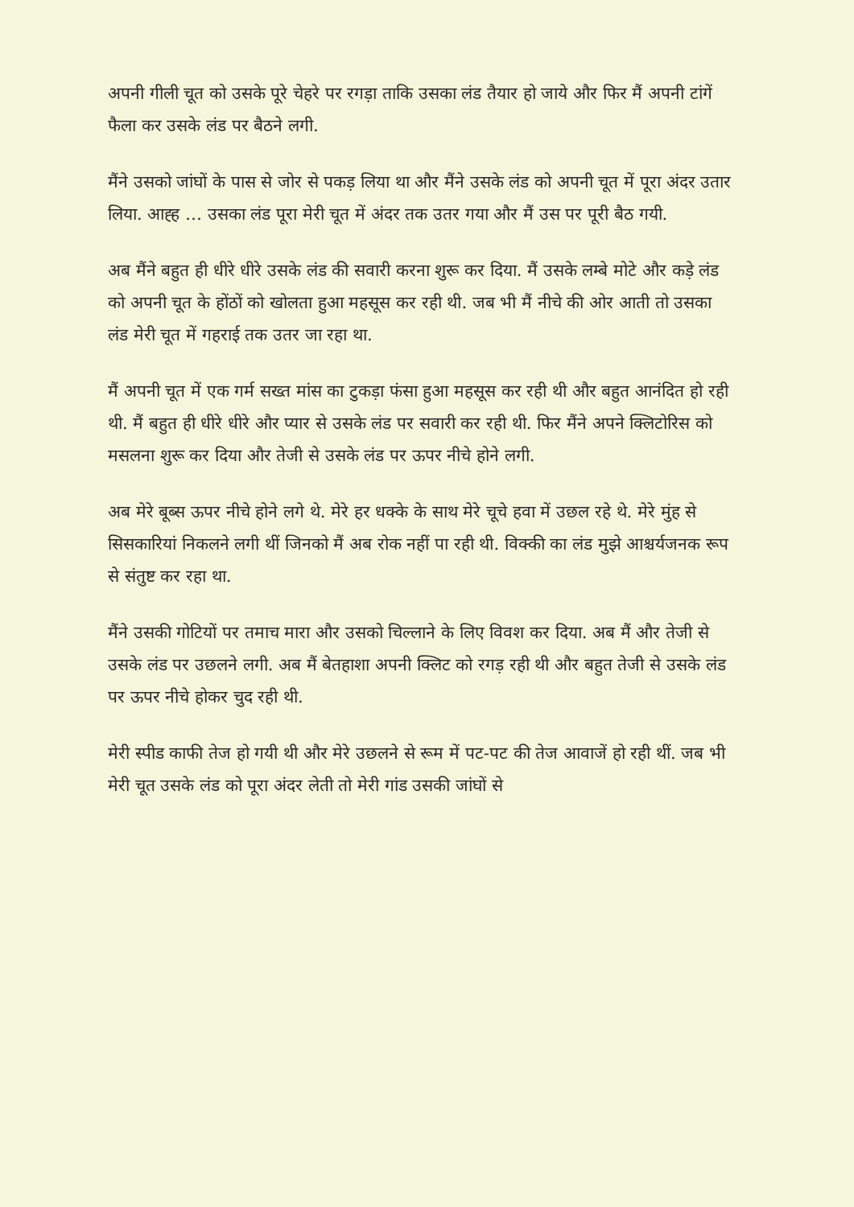अपनी गीली चूत को उसके पूरे चेहरे पर रगड़ा ताकि उसका लंड तैयार हो जाये और फिर मैं अपनी टांगें फैला कर उसके लंड पर बैठने लगी.
मैंने उसको जांघों के पास से जोर से पकड़ लिया था और मैंने उसके लंड को अपनी चूत में पूरा अंदर उतार लिया. आह्ह … उसका लंड पूरा मेरी चूत में अंदर तक उतर गया और मैं उस पर पूरी बैठ गयी.
अब मैंने बहुत ही धीरे धीरे उसके लंड की सवारी करना शुरू कर दिया. मैं उसके लम्बे मोटे और कड़े लंड को अपनी चूत के होंठों को खोलता हुआ महसूस कर रही थी. जब भी मैं नीचे की ओर आती तो उसका लंड मेरी चूत में गहराई तक उतर जा रहा था.
मैं अपनी चूत में एक गर्म सख्त मांस का टुकड़ा फंसा हुआ महसूस कर रही थी और बहुत आनंदित हो रही थी. मैं बहुत ही धीरे धीरे और प्यार से उसके लंड पर सवारी कर रही थी. फिर मैंने अपने क्लिटोरिस को मसलना शुरू कर दिया और तेजी से उसके लंड पर ऊपर नीचे होने लगी.
अब मेरे बूब्स ऊपर नीचे होने लगे थे. मेरे हर धक्के के साथ मेरे चूचे हवा में उछल रहे थे. मेरे मुंह से सिसकारियां निकलने लगी थीं जिनको मैं अब रोक नहीं पा रही थी. विक्की का लंड मुझे आश्चर्यजनक रूप से संतुष्ट कर रहा था.
मैंने उसकी गोटियों पर तमाच मारा और उसको चिल्लाने के लिए विवश कर दिया. अब मैं और तेजी से उसके लंड पर उछलने लगी. अब मैं बेतहाशा अपनी क्लिट को रगड़ रही थी और बहुत तेजी से उसके लंड पर ऊपर नीचे होकर चुद रही थी.
मेरी स्पीड काफी तेज हो गयी थी और मेरे उछलने से रूम में पट-पट की तेज आवाजें हो रही थीं. जब भी मेरी चूत उसके लंड को पूरा अंदर लेती तो मेरी गांड उसकी जांघों से